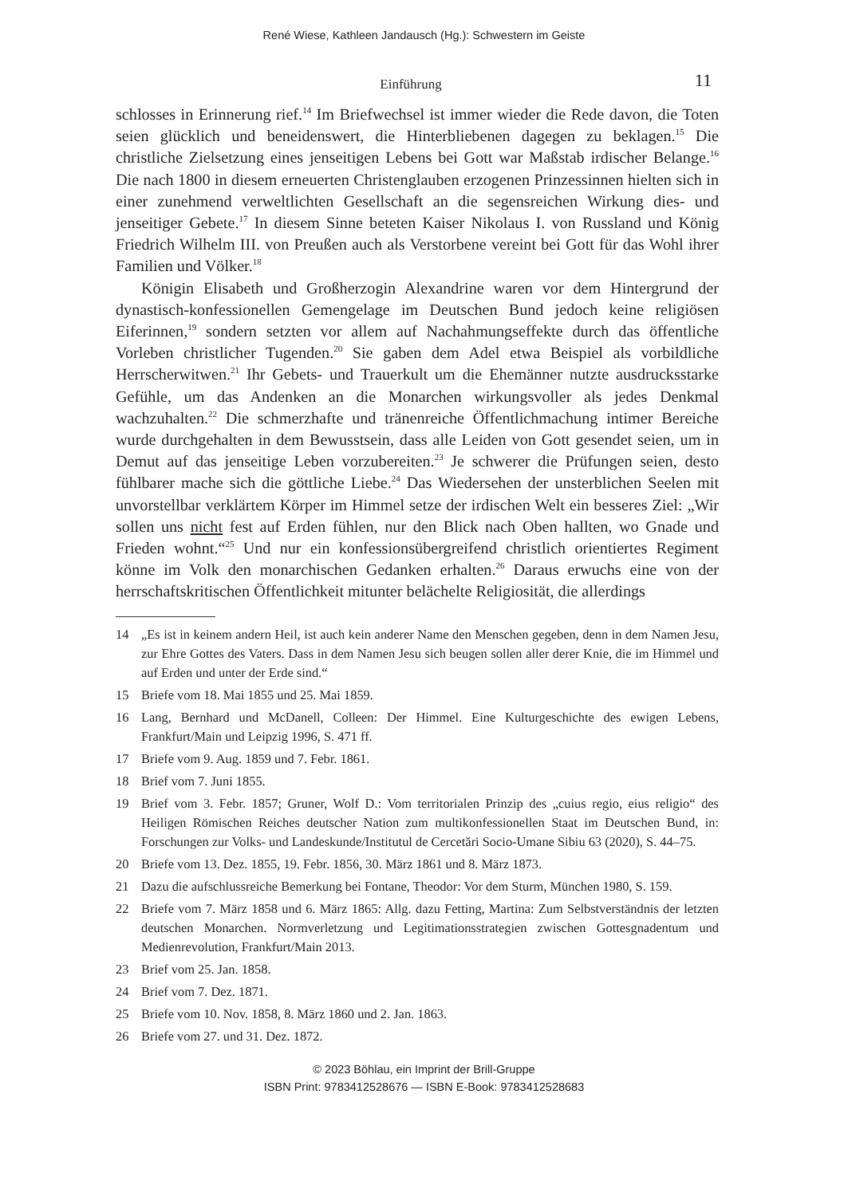René Wiese, Kathleen Jandausch (Hg.): Schwestern im Geiste
Einführung
11
schlosses in Erinnerung rief.<sup>14</sup> Im Briefwechsel ist immer wieder die Rede davon, die Toten seien glücklich und beneidenswert, die Hinterbliebenen dagegen zu beklagen.<sup>15</sup> Die christliche Zielsetzung eines jenseitigen Lebens bei Gott war Maßstab irdischer Belange.<sup>16</sup> Die nach 1800 in diesem erneuerten Christenglauben erzogenen Prinzessinnen hielten sich in einer zunehmend verweltlichten Gesellschaft an die segensreichen Wirkung dies- und jenseitiger Gebete.<sup>17</sup> In diesem Sinne beteten Kaiser Nikolaus I. von Russland und König Friedrich Wilhelm III. von Preußen auch als Verstorbene vereint bei Gott für das Wohl ihrer Familien und Völker.<sup>18</sup>
Königin Elisabeth und Großherzogin Alexandrine waren vor dem Hintergrund der dynastisch-konfessionellen Gemengelage im Deutschen Bund jedoch keine religiösen Eiferinnen,<sup>19</sup> sondern setzten vor allem auf Nachahmungseffekte durch das öffentliche Vorleben christlicher Tugenden.<sup>20</sup> Sie gaben dem Adel etwa Beispiel als vorbildliche Herrscherwitwen.<sup>21</sup> Ihr Gebets- und Trauerkult um die Ehemänner nutzte ausdrucksstarke Gefühle, um das Andenken an die Monarchen wirkungsvoller als jedes Denkmal wachzuhalten.<sup>22</sup> Die schmerzhafte und tränenreiche Öffentlichmachung intimer Bereiche wurde durchgehalten in dem Bewusstsein, dass alle Leiden von Gott gesendet seien, um in Demut auf das jenseitige Leben vorzubereiten.<sup>23</sup> Je schwerer die Prüfungen seien, desto fühlbarer mache sich die göttliche Liebe.<sup>24</sup> Das Wiedersehen der unsterblichen Seelen mit unvorstellbar verklärtem Körper im Himmel setze der irdischen Welt ein besseres Ziel: „Wir sollen uns nicht fest auf Erden fühlen, nur den Blick nach Oben hallten, wo Gnade und Frieden wohnt.“<sup>25</sup> Und nur ein konfessionsübergreifend christlich orientiertes Regiment könne im Volk den monarchischen Gedanken erhalten.<sup>26</sup> Daraus erwuchs eine von der herrschaftskritischen Öffentlichkeit mitunter belächelte Religiosität, die allerdings
14 „Es ist in keinem andern Heil, ist auch kein anderer Name den Menschen gegeben, denn in dem Namen Jesu, zur Ehre Gottes des Vaters. Dass in dem Namen Jesu sich beugen sollen aller derer Knie, die im Himmel und auf Erden und unter der Erde sind.“
15 Briefe vom 18. Mai 1855 und 25. Mai 1859.
16 Lang, Bernhard und McDanell, Colleen: Der Himmel. Eine Kulturgeschichte des ewigen Lebens, Frankfurt/Main und Leipzig 1996, S. 471 ff.
17 Briefe vom 9. Aug. 1859 und 7. Febr. 1861.
18 Brief vom 7. Juni 1855.
19 Brief vom 3. Febr. 1857; Gruner, Wolf D.: Vom territorialen Prinzip des „cuius regio, eius religio“ des Heiligen Römischen Reiches deutscher Nation zum multikonfessionellen Staat im Deutschen Bund, in: Forschungen zur Volks- und Landeskunde/Institutul de Cercetări Socio-Umane Sibiu 63 (2020), S. 44–75.
20 Briefe vom 13. Dez. 1855, 19. Febr. 1856, 30. März 1861 und 8. März 1873.
21 Dazu die aufschlussreiche Bemerkung bei Fontane, Theodor: Vor dem Sturm, München 1980, S. 159.
22 Briefe vom 7. März 1858 und 6. März 1865: Allg. dazu Fetting, Martina: Zum Selbstverständnis der letzten deutschen Monarchen. Normverletzung und Legitimationsstrategien zwischen Gottesgnadentum und Medienrevolution, Frankfurt/Main 2013.
23 Brief vom 25. Jan. 1858.
24 Brief vom 7. Dez. 1871.
25 Briefe vom 10. Nov. 1858, 8. März 1860 und 2. Jan. 1863.
26 Briefe vom 27. und 31. Dez. 1872.
© 2023 Böhlau, ein Imprint der Brill-Gruppe
ISBN Print: 9783412528676 — ISBN E-Book: 9783412528683